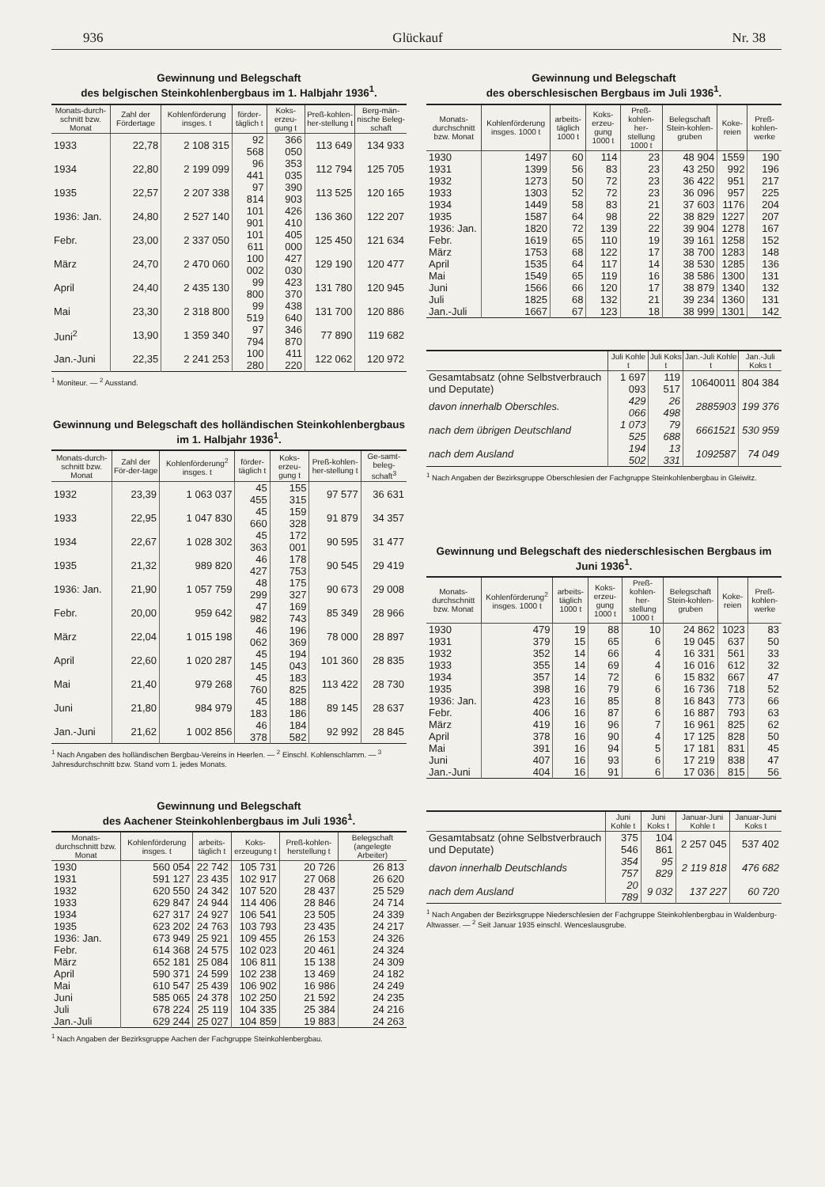936 Glückauf Nr. 38
Gewinnung und Belegschaft
des belgischen Steinkohlenbergbaus im 1. Halbjahr 1936<sup>1</sup>.
| Monats-durch-schnitt bzw. Monat | Zahl der Fördertage | Kohlenförderung insges. t | förder-täglich t | Koks-erzeu-gung t | Preß-kohlen-her-stellung t | Berg-män-nische Beleg-schaft |
| --- | --- | --- | --- | --- | --- | --- |
| 1933 | 22,78 | 2 108 315 | 92 568 | 366 050 | 113 649 | 134 933 |
| 1934 | 22,80 | 2 199 099 | 96 441 | 353 035 | 112 794 | 125 705 |
| 1935 | 22,57 | 2 207 338 | 97 814 | 390 903 | 113 525 | 120 165 |
| 1936: Jan. | 24,80 | 2 527 140 | 101 901 | 426 410 | 136 360 | 122 207 |
| Febr. | 23,00 | 2 337 050 | 101 611 | 405 000 | 125 450 | 121 634 |
| März | 24,70 | 2 470 060 | 100 002 | 427 030 | 129 190 | 120 477 |
| April | 24,40 | 2 435 130 | 99 800 | 423 370 | 131 780 | 120 945 |
| Mai | 23,30 | 2 318 800 | 99 519 | 438 640 | 131 700 | 120 886 |
| Juni<sup>2</sup> | 13,90 | 1 359 340 | 97 794 | 346 870 | 77 890 | 119 682 |
| Jan.-Juni | 22,35 | 2 241 253 | 100 280 | 411 220 | 122 062 | 120 972 |
<sup>1</sup> Moniteur. — <sup>2</sup> Ausstand.
Gewinnung und Belegschaft des holländischen Steinkohlenbergbaus im 1. Halbjahr 1936<sup>1</sup>.
| Monats-durch-schnitt bzw. Monat | Zahl der För-der-tage | Kohlenförderung<sup>2</sup> insges. t | förder-täglich t | Koks-erzeu-gung t | Preß-kohlen-her-stellung t | Ge-samt-beleg-schaft<sup>3</sup> |
| --- | --- | --- | --- | --- | --- | --- |
| 1932 | 23,39 | 1 063 037 | 45 455 | 155 315 | 97 577 | 36 631 |
| 1933 | 22,95 | 1 047 830 | 45 660 | 159 328 | 91 879 | 34 357 |
| 1934 | 22,67 | 1 028 302 | 45 363 | 172 001 | 90 595 | 31 477 |
| 1935 | 21,32 | 989 820 | 46 427 | 178 753 | 90 545 | 29 419 |
| 1936: Jan. | 21,90 | 1 057 759 | 48 299 | 175 327 | 90 673 | 29 008 |
| Febr. | 20,00 | 959 642 | 47 982 | 169 743 | 85 349 | 28 966 |
| März | 22,04 | 1 015 198 | 46 062 | 196 369 | 78 000 | 28 897 |
| April | 22,60 | 1 020 287 | 45 145 | 194 043 | 101 360 | 28 835 |
| Mai | 21,40 | 979 268 | 45 760 | 183 825 | 113 422 | 28 730 |
| Juni | 21,80 | 984 979 | 45 183 | 188 186 | 89 145 | 28 637 |
| Jan.-Juni | 21,62 | 1 002 856 | 46 378 | 184 582 | 92 992 | 28 845 |
<sup>1</sup> Nach Angaben des holländischen Bergbau-Vereins in Heerlen. — <sup>2</sup> Einschl. Kohlenschlamm. — <sup>3</sup> Jahresdurchschnitt bzw. Stand vom 1. jedes Monats.
Gewinnung und Belegschaft
des Aachener Steinkohlenbergbaus im Juli 1936<sup>1</sup>.
| Monats-durchschnitt bzw. Monat | Kohlenförderung insges. t | arbeits-täglich t | Koks-erzeugung t | Preß-kohlen-herstellung t | Belegschaft (angelegte Arbeiter) |
| --- | --- | --- | --- | --- | --- |
| 1930 | 560 054 | 22 742 | 105 731 | 20 726 | 26 813 |
| 1931 | 591 127 | 23 435 | 102 917 | 27 068 | 26 620 |
| 1932 | 620 550 | 24 342 | 107 520 | 28 437 | 25 529 |
| 1933 | 629 847 | 24 944 | 114 406 | 28 846 | 24 714 |
| 1934 | 627 317 | 24 927 | 106 541 | 23 505 | 24 339 |
| 1935 | 623 202 | 24 763 | 103 793 | 23 435 | 24 217 |
| 1936: Jan. | 673 949 | 25 921 | 109 455 | 26 153 | 24 326 |
| Febr. | 614 368 | 24 575 | 102 023 | 20 461 | 24 324 |
| März | 652 181 | 25 084 | 106 811 | 15 138 | 24 309 |
| April | 590 371 | 24 599 | 102 238 | 13 469 | 24 182 |
| Mai | 610 547 | 25 439 | 106 902 | 16 986 | 24 249 |
| Juni | 585 065 | 24 378 | 102 250 | 21 592 | 24 235 |
| Juli | 678 224 | 25 119 | 104 335 | 25 384 | 24 216 |
| Jan.-Juli | 629 244 | 25 027 | 104 859 | 19 883 | 24 263 |
<sup>1</sup> Nach Angaben der Bezirksgruppe Aachen der Fachgruppe Steinkohlenbergbau.
Gewinnung und Belegschaft
des oberschlesischen Bergbaus im Juli 1936<sup>1</sup>.
| Monats-durchschnitt bzw. Monat | Kohlenförderung insges. 1000 t | arbeits-täglich 1000 t | Koks-erzeu-gung 1000 t | Preß-kohlen-her-stellung 1000 t | Belegschaft Stein-kohlen-gruben | Koke-reien | Preß-kohlen-werke |
| --- | --- | --- | --- | --- | --- | --- | --- |
| 1930 | 1497 | 60 | 114 | 23 | 48 904 | 1559 | 190 |
| 1931 | 1399 | 56 | 83 | 23 | 43 250 | 992 | 196 |
| 1932 | 1273 | 50 | 72 | 23 | 36 422 | 951 | 217 |
| 1933 | 1303 | 52 | 72 | 23 | 36 096 | 957 | 225 |
| 1934 | 1449 | 58 | 83 | 21 | 37 603 | 1176 | 204 |
| 1935 | 1587 | 64 | 98 | 22 | 38 829 | 1227 | 207 |
| 1936: Jan. | 1820 | 72 | 139 | 22 | 39 904 | 1278 | 167 |
| Febr. | 1619 | 65 | 110 | 19 | 39 161 | 1258 | 152 |
| März | 1753 | 68 | 122 | 17 | 38 700 | 1283 | 148 |
| April | 1535 | 64 | 117 | 14 | 38 530 | 1285 | 136 |
| Mai | 1549 | 65 | 119 | 16 | 38 586 | 1300 | 131 |
| Juni | 1566 | 66 | 120 | 17 | 38 879 | 1340 | 132 |
| Juli | 1825 | 68 | 132 | 21 | 39 234 | 1360 | 131 |
| Jan.-Juli | 1667 | 67 | 123 | 18 | 38 999 | 1301 | 142 |
| | Juli Kohle t | Juli Koks t | Jan.-Juli Kohle t | Jan.-Juli Koks t |
| --- | --- | --- | --- | --- |
| Gesamtabsatz (ohne Selbstverbrauch und Deputate) | 1 697 093 | 119 517 | 10640011 | 804 384 |
| davon innerhalb Oberschles. | 429 066 | 26 498 | 2885903 | 199 376 |
| nach dem übrigen Deutschland | 1 073 525 | 79 688 | 6661521 | 530 959 |
| nach dem Ausland | 194 502 | 13 331 | 1092587 | 74 049 |
<sup>1</sup> Nach Angaben der Bezirksgruppe Oberschlesien der Fachgruppe Steinkohlenbergbau in Gleiwitz.
Gewinnung und Belegschaft des niederschlesischen Bergbaus im Juni 1936<sup>1</sup>.
| Monats-durchschnitt bzw. Monat | Kohlenförderung<sup>2</sup> insges. 1000 t | arbeits-täglich 1000 t | Koks-erzeu-gung 1000 t | Preß-kohlen-her-stellung 1000 t | Belegschaft Stein-kohlen-gruben | Koke-reien | Preß-kohlen-werke |
| --- | --- | --- | --- | --- | --- | --- | --- |
| 1930 | 479 | 19 | 88 | 10 | 24 862 | 1023 | 83 |
| 1931 | 379 | 15 | 65 | 6 | 19 045 | 637 | 50 |
| 1932 | 352 | 14 | 66 | 4 | 16 331 | 561 | 33 |
| 1933 | 355 | 14 | 69 | 4 | 16 016 | 612 | 32 |
| 1934 | 357 | 14 | 72 | 6 | 15 832 | 667 | 47 |
| 1935 | 398 | 16 | 79 | 6 | 16 736 | 718 | 52 |
| 1936: Jan. | 423 | 16 | 85 | 8 | 16 843 | 773 | 66 |
| Febr. | 406 | 16 | 87 | 6 | 16 887 | 793 | 63 |
| März | 419 | 16 | 96 | 7 | 16 961 | 825 | 62 |
| April | 378 | 16 | 90 | 4 | 17 125 | 828 | 50 |
| Mai | 391 | 16 | 94 | 5 | 17 181 | 831 | 45 |
| Juni | 407 | 16 | 93 | 6 | 17 219 | 838 | 47 |
| Jan.-Juni | 404 | 16 | 91 | 6 | 17 036 | 815 | 56 |
| | Juni Kohle t | Juni Koks t | Januar-Juni Kohle t | Januar-Juni Koks t |
| --- | --- | --- | --- | --- |
| Gesamtabsatz (ohne Selbstverbrauch und Deputate) | 375 546 | 104 861 | 2 257 045 | 537 402 |
| davon innerhalb Deutschlands | 354 757 | 95 829 | 2 119 818 | 476 682 |
| nach dem Ausland | 20 789 | 9 032 | 137 227 | 60 720 |
<sup>1</sup> Nach Angaben der Bezirksgruppe Niederschlesien der Fachgruppe Steinkohlenbergbau in Waldenburg-Altwasser. — <sup>2</sup> Seit Januar 1935 einschl. Wenceslausgrube.